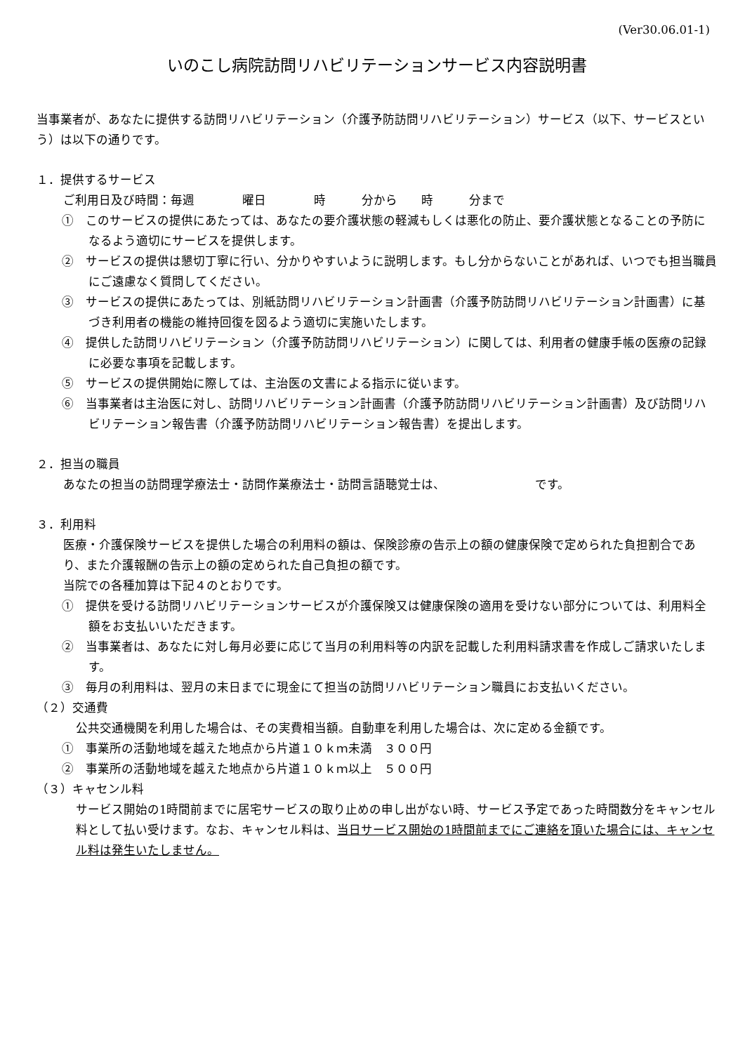(Ver30.06.01-1)
いのこし病院訪問リハビリテーションサービス内容説明書
当事業者が、あなたに提供する訪問リハビリテーション（介護予防訪問リハビリテーション）サービス（以下、サービスという）は以下の通りです。
１．提供するサービス
ご利用日及び時間：毎週　　　　曜日　　　　時　　　分から　　時　　　分まで
①　このサービスの提供にあたっては、あなたの要介護状態の軽減もしくは悪化の防止、要介護状態となることの予防になるよう適切にサービスを提供します。
②　サービスの提供は懇切丁寧に行い、分かりやすいように説明します。もし分からないことがあれば、いつでも担当職員にご遠慮なく質問してください。
③　サービスの提供にあたっては、別紙訪問リハビリテーション計画書（介護予防訪問リハビリテーション計画書）に基づき利用者の機能の維持回復を図るよう適切に実施いたします。
④　提供した訪問リハビリテーション（介護予防訪問リハビリテーション）に関しては、利用者の健康手帳の医療の記録に必要な事項を記載します。
⑤　サービスの提供開始に際しては、主治医の文書による指示に従います。
⑥　当事業者は主治医に対し、訪問リハビリテーション計画書（介護予防訪問リハビリテーション計画書）及び訪問リハビリテーション報告書（介護予防訪問リハビリテーション報告書）を提出します。
２．担当の職員
あなたの担当の訪問理学療法士・訪問作業療法士・訪問言語聴覚士は、　　　　　　　　です。
３．利用料
医療・介護保険サービスを提供した場合の利用料の額は、保険診療の告示上の額の健康保険で定められた負担割合であり、また介護報酬の告示上の額の定められた自己負担の額です。
当院での各種加算は下記４のとおりです。
①　提供を受ける訪問リハビリテーションサービスが介護保険又は健康保険の適用を受けない部分については、利用料全額をお支払いいただきます。
②　当事業者は、あなたに対し毎月必要に応じて当月の利用料等の内訳を記載した利用料請求書を作成しご請求いたします。
③　毎月の利用料は、翌月の末日までに現金にて担当の訪問リハビリテーション職員にお支払いください。
（２）交通費
公共交通機関を利用した場合は、その実費相当額。自動車を利用した場合は、次に定める金額です。
①　事業所の活動地域を越えた地点から片道１０ｋｍ未満　３００円
②　事業所の活動地域を越えた地点から片道１０ｋｍ以上　５００円
（３）キャセンル料
サービス開始の1時間前までに居宅サービスの取り止めの申し出がない時、サービス予定であった時間数分をキャンセル料として払い受けます。なお、キャンセル料は、当日サービス開始の1時間前までにご連絡を頂いた場合には、キャンセル料は発生いたしません。